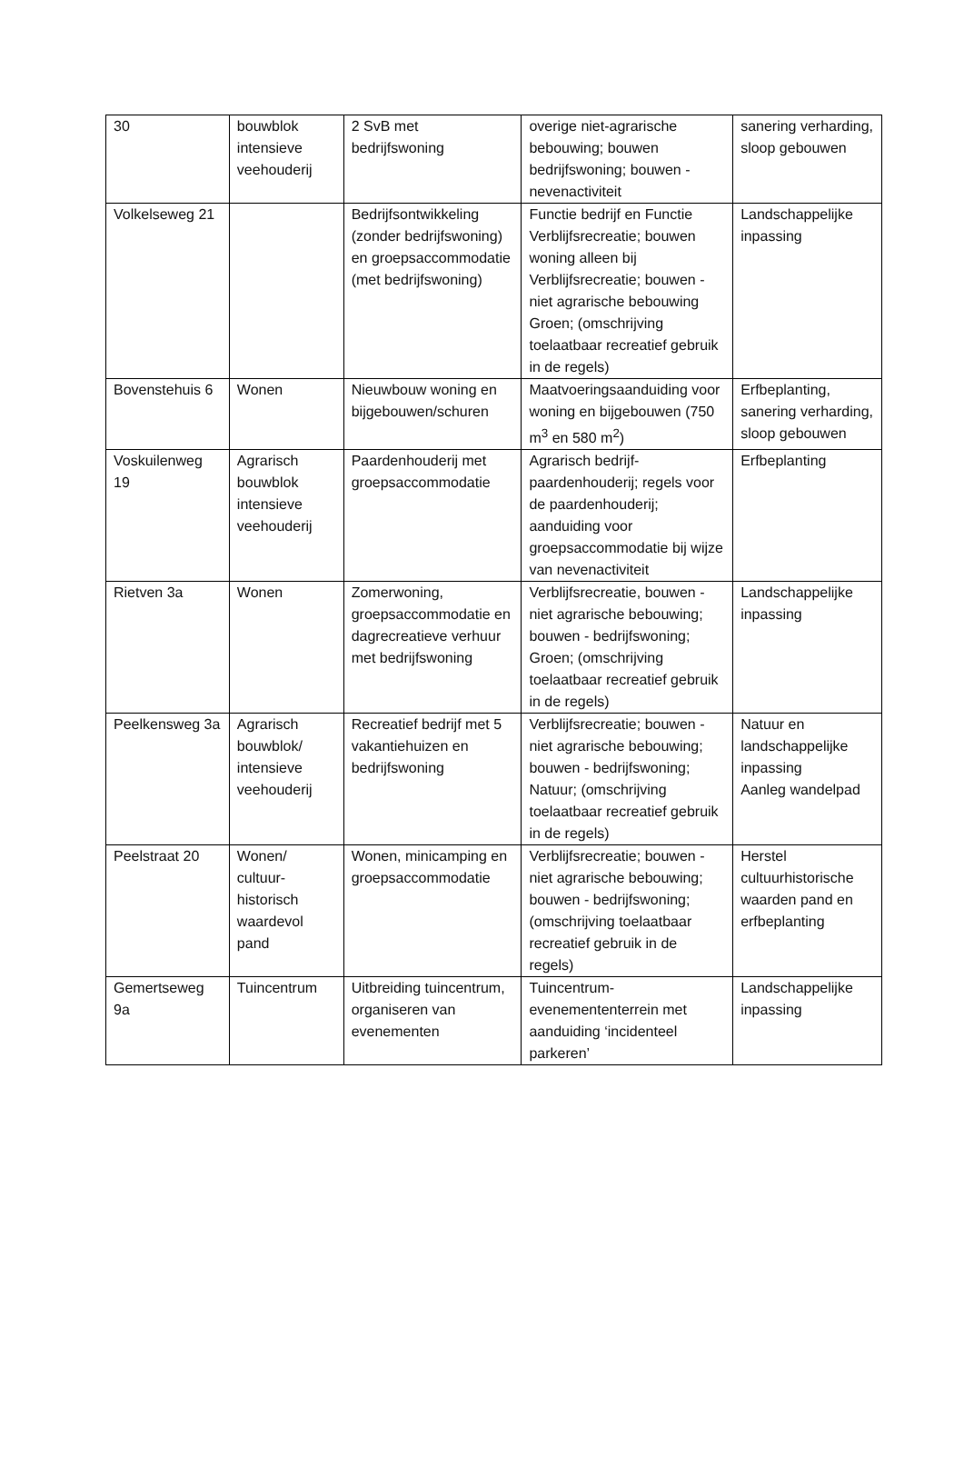| 30 | bouwblok intensieve veehouderij | 2 SvB met bedrijfswoning | overige niet-agrarische bebouwing; bouwen bedrijfswoning; bouwen - nevenactiviteit | sanering verharding, sloop gebouwen |
| Volkelseweg 21 | | Bedrijfsontwikkeling (zonder bedrijfswoning) en groepsaccommodatie (met bedrijfswoning) | Functie bedrijf en Functie Verblijfsrecreatie; bouwen woning alleen bij Verblijfsrecreatie; bouwen - niet agrarische bebouwing Groen; (omschrijving toelaatbaar recreatief gebruik in de regels) | Landschappelijke inpassing |
| Bovenstehuis 6 | Wonen | Nieuwbouw woning en bijgebouwen/schuren | Maatvoeringsaanduiding voor woning en bijgebouwen (750 m<sup>3</sup> en 580 m<sup>2</sup>) | Erfbeplanting, sanering verharding, sloop gebouwen |
| Voskuilenweg 19 | Agrarisch bouwblok intensieve veehouderij | Paardenhouderij met groepsaccommodatie | Agrarisch bedrijf-paardenhouderij; regels voor de paardenhouderij; aanduiding voor groepsaccommodatie bij wijze van nevenactiviteit | Erfbeplanting |
| Rietven 3a | Wonen | Zomerwoning, groepsaccommodatie en dagrecreatieve verhuur met bedrijfswoning | Verblijfsrecreatie, bouwen - niet agrarische bebouwing; bouwen - bedrijfswoning; Groen; (omschrijving toelaatbaar recreatief gebruik in de regels) | Landschappelijke inpassing |
| Peelkensweg 3a | Agrarisch bouwblok/ intensieve veehouderij | Recreatief bedrijf met 5 vakantiehuizen en bedrijfswoning | Verblijfsrecreatie; bouwen - niet agrarische bebouwing; bouwen - bedrijfswoning; Natuur; (omschrijving toelaatbaar recreatief gebruik in de regels) | Natuur en landschappelijke inpassing Aanleg wandelpad |
| Peelstraat 20 | Wonen/ cultuur-historisch waardevol pand | Wonen, minicamping en groepsaccommodatie | Verblijfsrecreatie; bouwen - niet agrarische bebouwing; bouwen - bedrijfswoning; (omschrijving toelaatbaar recreatief gebruik in de regels) | Herstel cultuurhistorische waarden pand en erfbeplanting |
| Gemertseweg 9a | Tuincentrum | Uitbreiding tuincentrum, organiseren van evenementen | Tuincentrum-evenemententerrein met aanduiding ‘incidenteel parkeren’ | Landschappelijke inpassing |